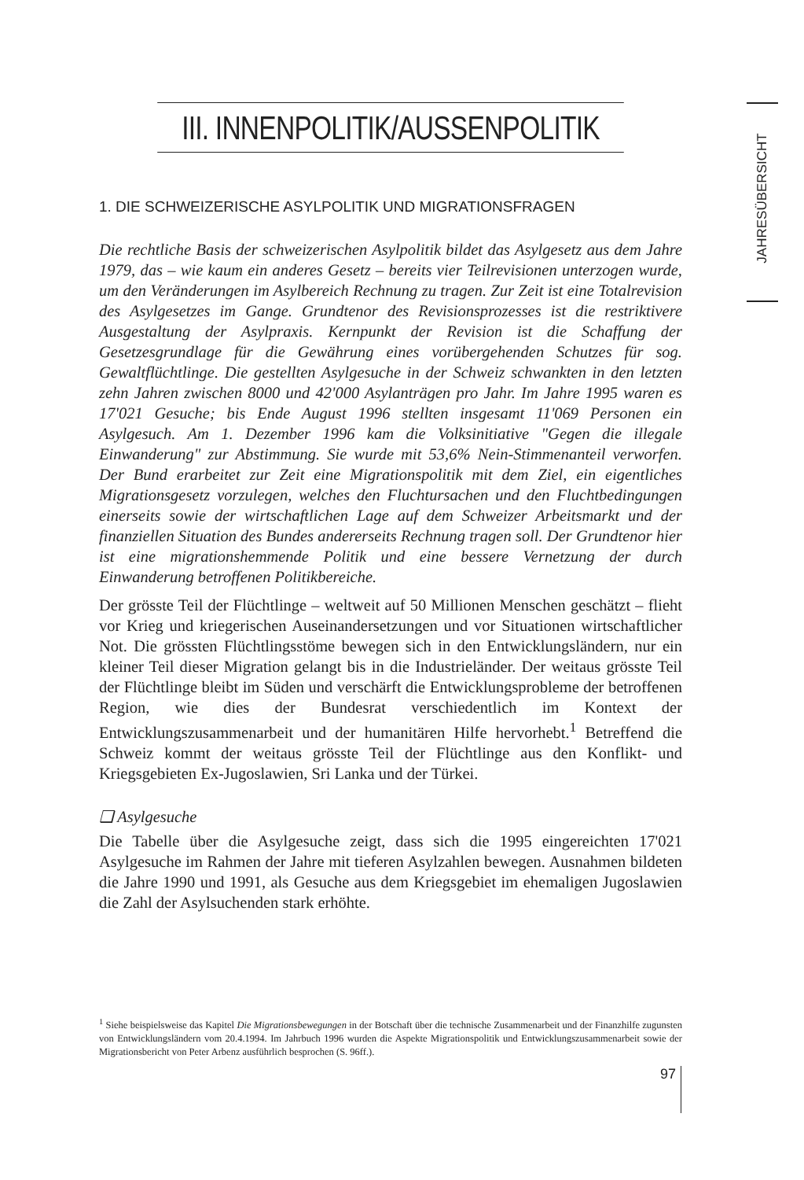III. INNENPOLITIK/AUSSENPOLITIK
1. DIE SCHWEIZERISCHE ASYLPOLITIK UND MIGRATIONSFRAGEN
Die rechtliche Basis der schweizerischen Asylpolitik bildet das Asylgesetz aus dem Jahre 1979, das – wie kaum ein anderes Gesetz – bereits vier Teilrevisionen unterzogen wurde, um den Veränderungen im Asylbereich Rechnung zu tragen. Zur Zeit ist eine Totalrevision des Asylgesetzes im Gange. Grundtenor des Revisionsprozesses ist die restriktivere Ausgestaltung der Asylpraxis. Kernpunkt der Revision ist die Schaffung der Gesetzesgrundlage für die Gewährung eines vorübergehenden Schutzes für sog. Gewaltflüchtlinge. Die gestellten Asylgesuche in der Schweiz schwankten in den letzten zehn Jahren zwischen 8000 und 42'000 Asylanträgen pro Jahr. Im Jahre 1995 waren es 17'021 Gesuche; bis Ende August 1996 stellten insgesamt 11'069 Personen ein Asylgesuch. Am 1. Dezember 1996 kam die Volksinitiative "Gegen die illegale Einwanderung" zur Abstimmung. Sie wurde mit 53,6% Nein-Stimmenanteil verworfen. Der Bund erarbeitet zur Zeit eine Migrationspolitik mit dem Ziel, ein eigentliches Migrationsgesetz vorzulegen, welches den Fluchtursachen und den Fluchtbedingungen einerseits sowie der wirtschaftlichen Lage auf dem Schweizer Arbeitsmarkt und der finanziellen Situation des Bundes andererseits Rechnung tragen soll. Der Grundtenor hier ist eine migrationshemmende Politik und eine bessere Vernetzung der durch Einwanderung betroffenen Politikbereiche.
Der grösste Teil der Flüchtlinge – weltweit auf 50 Millionen Menschen geschätzt – flieht vor Krieg und kriegerischen Auseinandersetzungen und vor Situationen wirtschaftlicher Not. Die grössten Flüchtlingsstöme bewegen sich in den Entwicklungsländern, nur ein kleiner Teil dieser Migration gelangt bis in die Industrieländer. Der weitaus grösste Teil der Flüchtlinge bleibt im Süden und verschärft die Entwicklungsprobleme der betroffenen Region, wie dies der Bundesrat verschiedentlich im Kontext der Entwicklungszusammenarbeit und der humanitären Hilfe hervorhebt.<sup>1</sup> Betreffend die Schweiz kommt der weitaus grösste Teil der Flüchtlinge aus den Konflikt- und Kriegsgebieten Ex-Jugoslawien, Sri Lanka und der Türkei.
❑ Asylgesuche
Die Tabelle über die Asylgesuche zeigt, dass sich die 1995 eingereichten 17'021 Asylgesuche im Rahmen der Jahre mit tieferen Asylzahlen bewegen. Ausnahmen bildeten die Jahre 1990 und 1991, als Gesuche aus dem Kriegsgebiet im ehemaligen Jugoslawien die Zahl der Asylsuchenden stark erhöhte.
<sup>1</sup> Siehe beispielsweise das Kapitel Die Migrationsbewegungen in der Botschaft über die technische Zusammenarbeit und der Finanzhilfe zugunsten von Entwicklungsländern vom 20.4.1994. Im Jahrbuch 1996 wurden die Aspekte Migrationspolitik und Entwicklungszusammenarbeit sowie der Migrationsbericht von Peter Arbenz ausführlich besprochen (S. 96ff.).
JAHRESÜBERSICHT
97